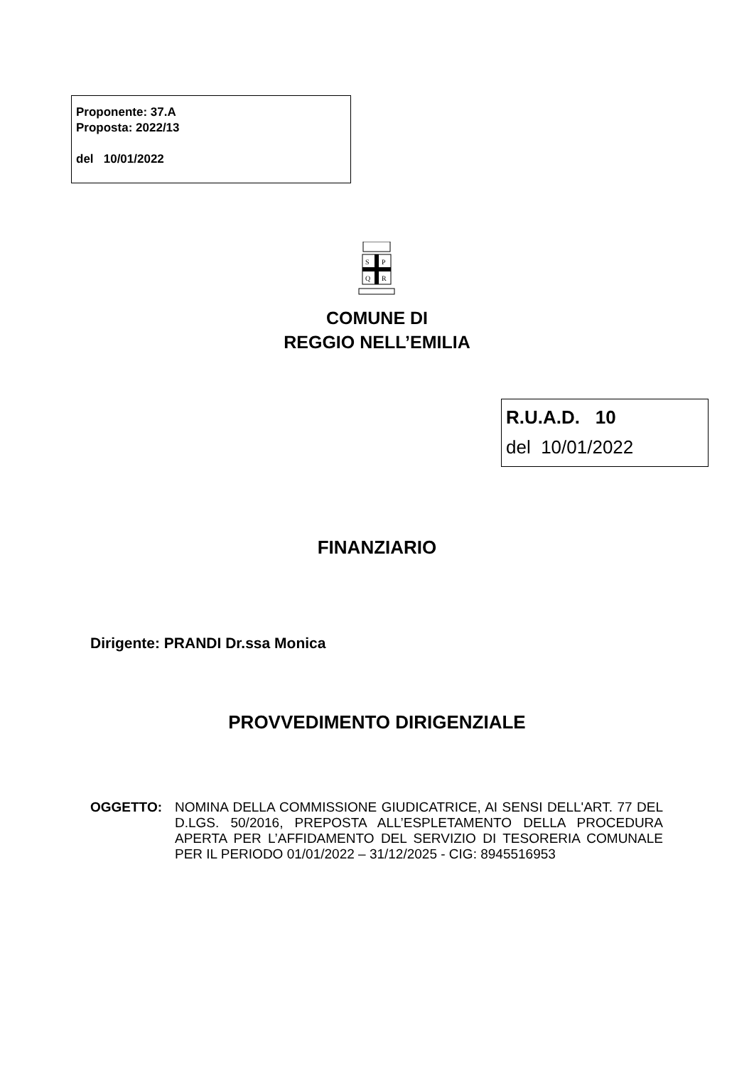Proponente: 37.A
Proposta: 2022/13
del 10/01/2022
S
P
Q
R
COMUNE DI
REGGIO NELL’EMILIA
R.U.A.D. 10
del 10/01/2022
FINANZIARIO
Dirigente: PRANDI Dr.ssa Monica
PROVVEDIMENTO DIRIGENZIALE
OGGETTO: NOMINA DELLA COMMISSIONE GIUDICATRICE, AI SENSI DELL'ART. 77 DEL D.LGS. 50/2016, PREPOSTA ALL’ESPLETAMENTO DELLA PROCEDURA APERTA PER L’AFFIDAMENTO DEL SERVIZIO DI TESORERIA COMUNALE PER IL PERIODO 01/01/2022 – 31/12/2025 - CIG: 8945516953